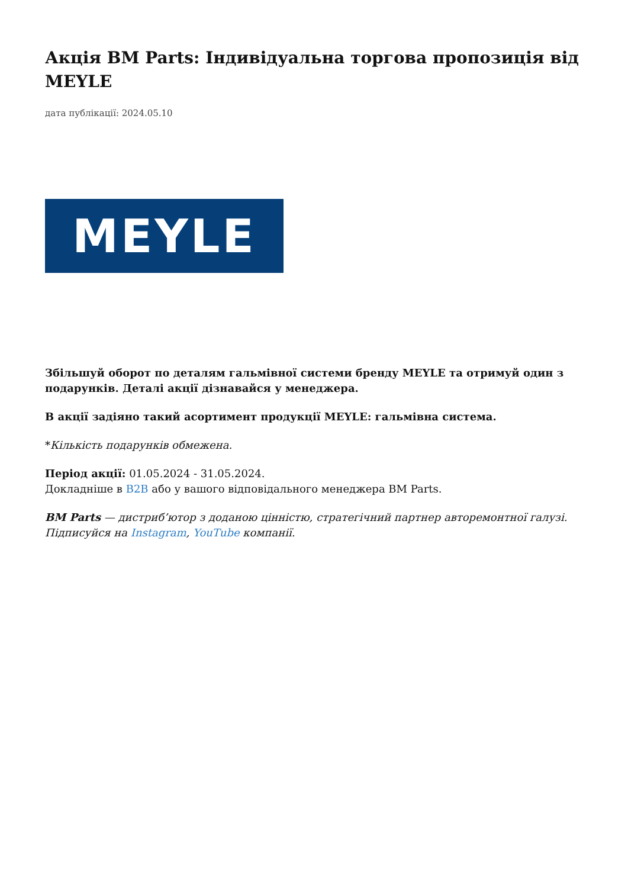Акція BM Parts: Індивідуальна торгова пропозиція від MEYLE
дата публікації: 2024.05.10
MEYLE
Збільшуй оборот по деталям гальмівної системи бренду MEYLE та отримуй один з подарунків. Деталі акції дізнавайся у менеджера.
В акції задіяно такий асортимент продукції MEYLE: гальмівна система.
*Кількість подарунків обмежена.
Період акції: 01.05.2024 - 31.05.2024.
Докладніше в B2B або у вашого відповідального менеджера BM Parts.
BM Parts — дистриб’ютор з доданою цінністю, стратегічний партнер авторемонтної галузі. Підписуйся на Instagram, YouTube компанії.